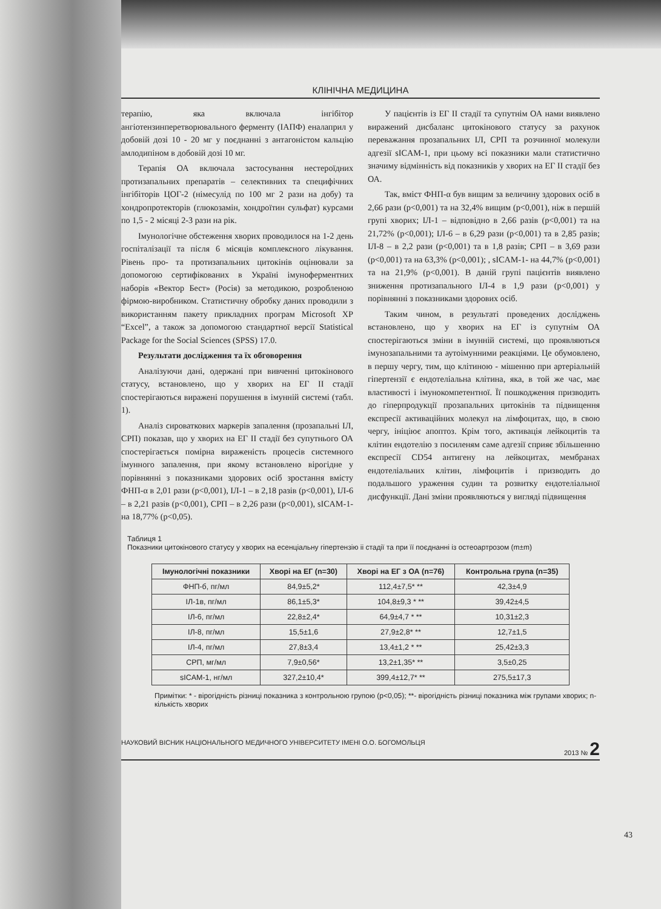КЛІНІЧНА МЕДИЦИНА
терапію, яка включала інгібітор ангіотензинперетворювального ферменту (ІАПФ) еналаприл у добовій дозі 10 - 20 мг у поєднанні з антагоністом кальцію амлодипіном в добовій дозі 10 мг.
Терапія ОА включала застосування нестероїдних протизапальних препаратів – селективних та специфічних інгібіторів ЦОГ-2 (німесулід по 100 мг 2 рази на добу) та хондропротекторів (глюкозамін, хондроїтин сульфат) курсами по 1,5 - 2 місяці 2-3 рази на рік.
Імунологічне обстеження хворих проводилося на 1-2 день госпіталізації та після 6 місяців комплексного лікування. Рівень про- та протизапальних цитокінів оцінювали за допомогою сертифікованих в Україні імуноферментних наборів «Вектор Бест» (Росія) за методикою, розробленою фірмою-виробником. Статистичну обробку даних проводили з використанням пакету прикладних програм Microsoft XP “Excel”, а також за допомогою стандартної версії Statistical Package for the Social Sciences (SPSS) 17.0.
Результати дослідження та їх обговорення
Аналізуючи дані, одержані при вивченні цитокінового статусу, встановлено, що у хворих на ЕГ ІІ стадії спостерігаються виражені порушення в імунній системі (табл. 1).
Аналіз сироваткових маркерів запалення (прозапальні ІЛ, СРП) показав, що у хворих на ЕГ ІІ стадії без супутнього ОА спостерігається помірна вираженість процесів системного імунного запалення, при якому встановлено вірогідне у порівнянні з показниками здорових осіб зростання вмісту ФНП-α в 2,01 рази (p<0,001), ІЛ-1 – в 2,18 разів (p<0,001), ІЛ-6 – в 2,21 разів (p<0,001), СРП – в 2,26 рази (p<0,001), sICAM-1- на 18,77% (p<0,05).
У пацієнтів із ЕГ ІІ стадії та супутнім ОА нами виявлено виражений дисбаланс цитокінового статусу за рахунок переважання прозапальних ІЛ, СРП та розчинної молекули адгезії sICAM-1, при цьому всі показники мали статистично значиму відмінність від показників у хворих на ЕГ ІІ стадії без ОА.
Так, вміст ФНП-α був вищим за величину здорових осіб в 2,66 рази (p<0,001) та на 32,4% вищим (p<0,001), ніж в першій групі хворих; ІЛ-1 – відповідно в 2,66 разів (p<0,001) та на 21,72% (p<0,001); ІЛ-6 – в 6,29 рази (p<0,001) та в 2,85 разів; ІЛ-8 – в 2,2 рази (p<0,001) та в 1,8 разів; СРП – в 3,69 рази (p<0,001) та на 63,3% (p<0,001); , sICAM-1- на 44,7% (p<0,001) та на 21,9% (p<0,001). В даній групі пацієнтів виявлено зниження протизапального ІЛ-4 в 1,9 рази (p<0,001) у порівнянні з показниками здорових осіб.
Таким чином, в результаті проведених досліджень встановлено, що у хворих на ЕГ із супутнім ОА спостерігаються зміни в імунній системі, що проявляються імунозапальними та аутоімунними реакціями. Це обумовлено, в першу чергу, тим, що клітиною - мішенню при артеріальній гіпертензії є ендотеліальна клітина, яка, в той же час, має властивості і імунокомпетентної. Її пошкодження призводить до гіперпродукції прозапальних цитокінів та підвищення експресії активаційних молекул на лімфоцитах, що, в свою чергу, ініціює апоптоз. Крім того, активація лейкоцитів та клітин ендотелію з посиленям саме адгезії сприяє збільшенню експресії CD54 антигену на лейкоцитах, мембранах ендотеліальних клітин, лімфоцитів і призводить до подальшого ураження судин та розвитку ендотеліальної дисфункції. Дані зміни проявляються у вигляді підвищення
Таблиця 1
Показники цитокінового статусу у хворих на есенціальну гіпертензію іі стадії та при її поєднанні із остеоартрозом (m±m)
| Імунологічні показники | Хворі на ЕГ (n=30) | Хворі на ЕГ з ОА (n=76) | Контрольна група (n=35) |
| --- | --- | --- | --- |
| ФНП-б, пг/мл | 84,9±5,2* | 112,4±7,5* ** | 42,3±4,9 |
| ІЛ-1в, пг/мл | 86,1±5,3* | 104,8±9,3 * ** | 39,42±4,5 |
| ІЛ-6, пг/мл | 22,8±2,4* | 64,9±4,7 * ** | 10,31±2,3 |
| ІЛ-8, пг/мл | 15,5±1,6 | 27,9±2,8* ** | 12,7±1,5 |
| ІЛ-4, пг/мл | 27,8±3,4 | 13,4±1,2 * ** | 25,42±3,3 |
| СРП, мг/мл | 7,9±0,56* | 13,2±1,35* ** | 3,5±0,25 |
| sICAM-1, нг/мл | 327,2±10,4* | 399,4±12,7* ** | 275,5±17,3 |
Примітки: * - вірогідність різниці показника з контрольною групою (p<0,05); **- вірогідність різниці показника між групами хворих; n- кількість хворих
НАУКОВИЙ ВІСНИК НАЦІОНАЛЬНОГО МЕДИЧНОГО УНІВЕРСИТЕТУ ІМЕНІ О.О. БОГОМОЛЬЦЯ 2013 № 2
43